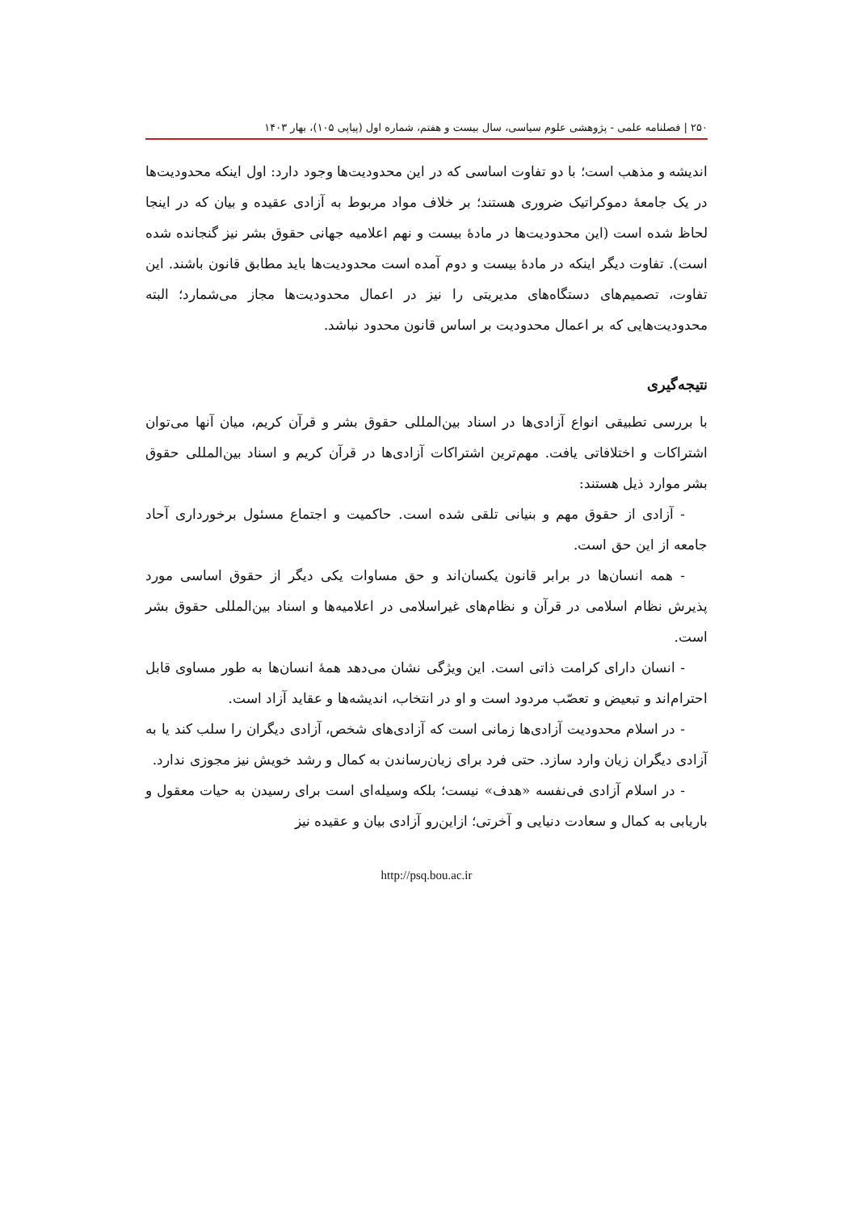۲۵۰ | فصلنامه علمی - پژوهشی علوم سیاسی، سال بیست و هفتم، شماره اول (پیاپی ۱۰۵)، بهار ۱۴۰۳
اندیشه و مذهب است؛ با دو تفاوت اساسی که در این محدودیت‌ها وجود دارد: اول اینکه محدودیت‌ها در یک جامعهٔ دموکراتیک ضروری هستند؛ بر خلاف مواد مربوط به آزادی عقیده و بیان که در اینجا لحاظ شده است (این محدودیت‌ها در مادهٔ بیست و نهم اعلامیه جهانی حقوق بشر نیز گنجانده شده است). تفاوت دیگر اینکه در مادهٔ بیست و دوم آمده است محدودیت‌ها باید مطابق قانون باشند. این تفاوت، تصمیم‌های دستگاه‌های مدیریتی را نیز در اعمال محدودیت‌ها مجاز می‌شمارد؛ البته محدودیت‌هایی که بر اعمال محدودیت بر اساس قانون محدود نباشد.
نتیجه‌گیری
با بررسی تطبیقی انواع آزادی‌ها در اسناد بین‌المللی حقوق بشر و قرآن کریم، میان آنها می‌توان اشتراکات و اختلافاتی یافت. مهم‌ترین اشتراکات آزادی‌ها در قرآن کریم و اسناد بین‌المللی حقوق بشر موارد ذیل هستند:
- آزادی از حقوق مهم و بنیانی تلقی شده است. حاکمیت و اجتماع مسئول برخورداری آحاد جامعه از این حق است.
- همه انسان‌ها در برابر قانون یکسان‌اند و حق مساوات یکی دیگر از حقوق اساسی مورد پذیرش نظام اسلامی در قرآن و نظام‌های غیراسلامی در اعلامیه‌ها و اسناد بین‌المللی حقوق بشر است.
- انسان دارای کرامت ذاتی است. این ویژگی نشان می‌دهد همهٔ انسان‌ها به طور مساوی قابل احترام‌اند و تبعیض و تعصّب مردود است و او در انتخاب، اندیشه‌ها و عقاید آزاد است.
- در اسلام محدودیت آزادی‌ها زمانی است که آزادی‌های شخص، آزادی دیگران را سلب کند یا به آزادی دیگران زیان وارد سازد. حتی فرد برای زیان‌رساندن به کمال و رشد خویش نیز مجوزی ندارد.
- در اسلام آزادی فی‌نفسه «هدف» نیست؛ بلکه وسیله‌ای است برای رسیدن به حیات معقول و باریابی به کمال و سعادت دنیایی و آخرتی؛ ازاین‌رو آزادی بیان و عقیده نیز
http://psq.bou.ac.ir